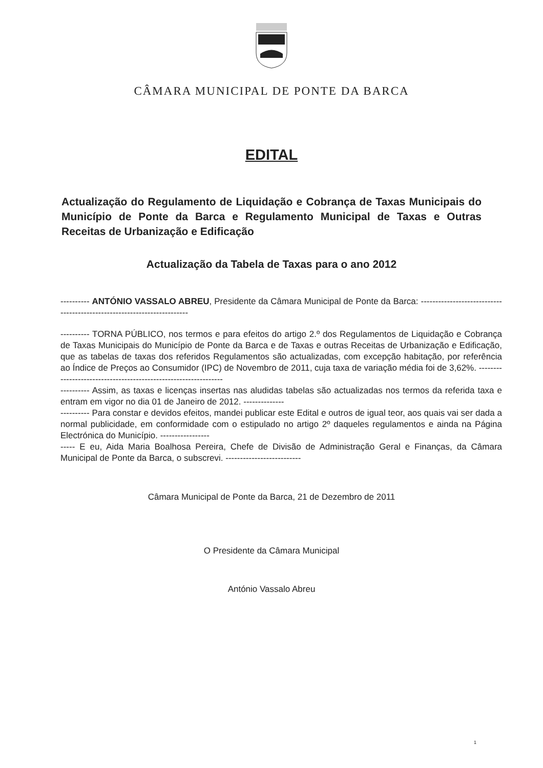CÂMARA MUNICIPAL DE PONTE DA BARCA
EDITAL
Actualização do Regulamento de Liquidação e Cobrança de Taxas Municipais do Município de Ponte da Barca e Regulamento Municipal de Taxas e Outras Receitas de Urbanização e Edificação
Actualização da Tabela de Taxas para o ano 2012
---------- ANTÓNIO VASSALO ABREU, Presidente da Câmara Municipal de Ponte da Barca: ------------------------------------------------------------------------
---------- TORNA PÚBLICO, nos termos e para efeitos do artigo 2.º dos Regulamentos de Liquidação e Cobrança de Taxas Municipais do Município de Ponte da Barca e de Taxas e outras Receitas de Urbanização e Edificação, que as tabelas de taxas dos referidos Regulamentos são actualizadas, com excepção habitação, por referência ao Índice de Preços ao Consumidor (IPC) de Novembro de 2011, cuja taxa de variação média foi de 3,62%. ----------------------------------------------------------------
---------- Assim, as taxas e licenças insertas nas aludidas tabelas são actualizadas nos termos da referida taxa e entram em vigor no dia 01 de Janeiro de 2012. --------------
---------- Para constar e devidos efeitos, mandei publicar este Edital e outros de igual teor, aos quais vai ser dada a normal publicidade, em conformidade com o estipulado no artigo 2º daqueles regulamentos e ainda na Página Electrónica do Município. -----------------
----- E eu, Aida Maria Boalhosa Pereira, Chefe de Divisão de Administração Geral e Finanças, da Câmara Municipal de Ponte da Barca, o subscrevi. --------------------------
Câmara Municipal de Ponte da Barca, 21 de Dezembro de 2011
O Presidente da Câmara Municipal
António Vassalo Abreu
1